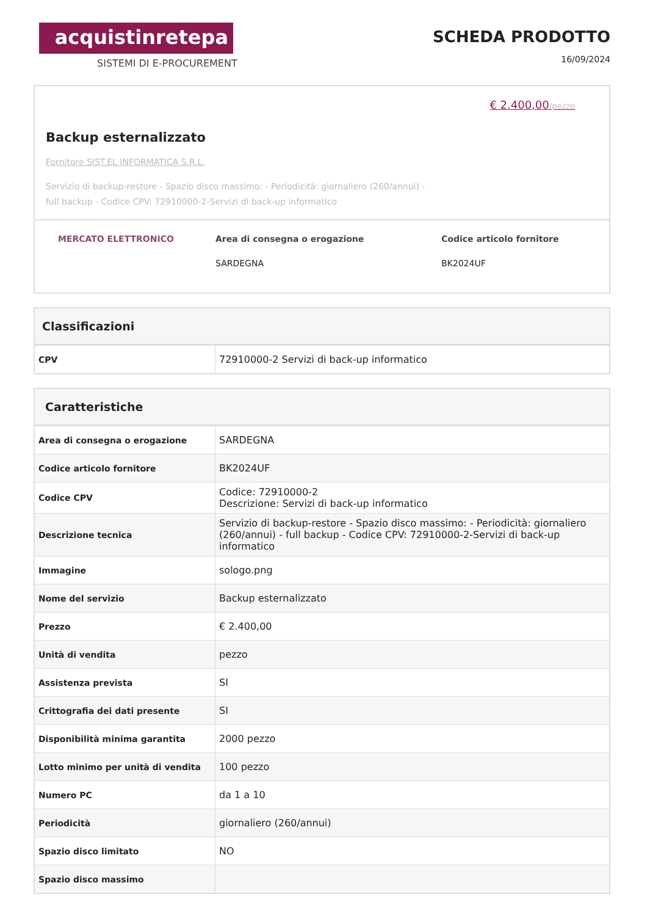acquistinretepa
SISTEMI DI E-PROCUREMENT
SCHEDA PRODOTTO
16/09/2024
€ 2.400,00/pezzo
Backup esternalizzato
Fornitore SIST.EL INFORMATICA S.R.L.
Servizio di backup-restore - Spazio disco massimo: - Periodicità: giornaliero (260/annui) - full backup - Codice CPV: 72910000-2-Servizi di back-up informatico
MERCATO ELETTRONICO Area di consegna o erogazione
SARDEGNA
Codice articolo fornitore
BK2024UF
Classificazioni
| CPV | 72910000-2 Servizi di back-up informatico |
Caratteristiche
| Area di consegna o erogazione | SARDEGNA |
| Codice articolo fornitore | BK2024UF |
| Codice CPV | Codice: 72910000-2 Descrizione: Servizi di back-up informatico |
| Descrizione tecnica | Servizio di backup-restore - Spazio disco massimo: - Periodicità: giornaliero (260/annui) - full backup - Codice CPV: 72910000-2-Servizi di back-up informatico |
| Immagine | sologo.png |
| Nome del servizio | Backup esternalizzato |
| Prezzo | € 2.400,00 |
| Unità di vendita | pezzo |
| Assistenza prevista | SI |
| Crittografia dei dati presente | SI |
| Disponibilità minima garantita | 2000 pezzo |
| Lotto minimo per unità di vendita | 100 pezzo |
| Numero PC | da 1 a 10 |
| Periodicità | giornaliero (260/annui) |
| Spazio disco limitato | NO |
| Spazio disco massimo | |